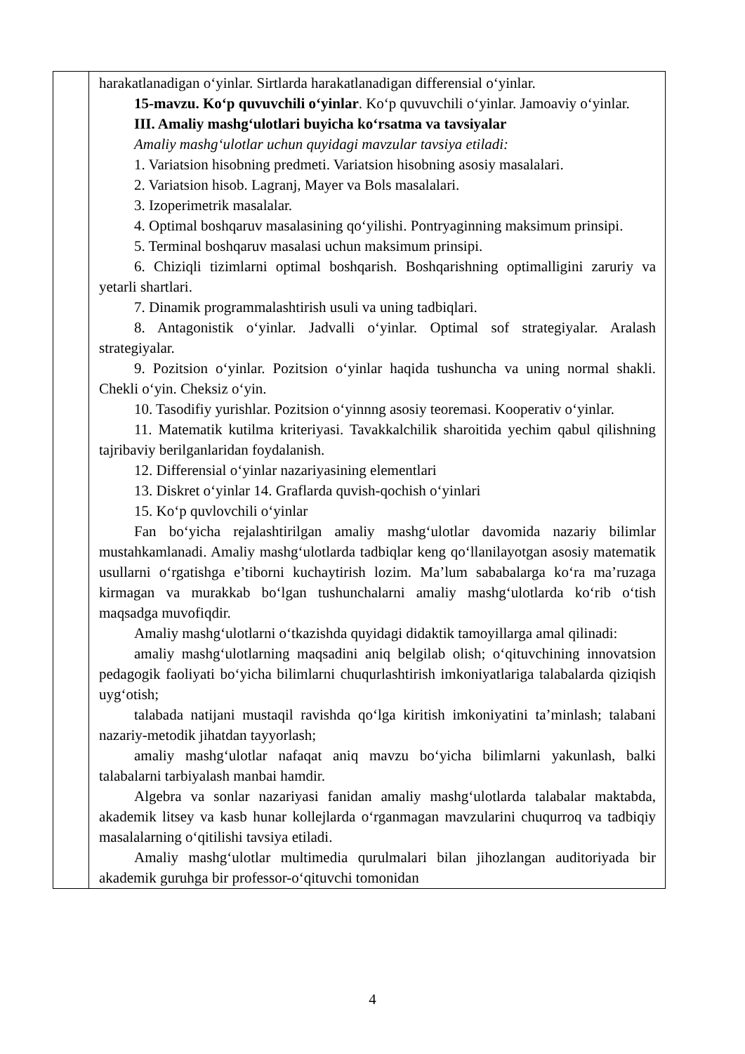| | harakatlanadigan o‘yinlar. Sirtlarda harakatlanadigan differensial o‘yinlar. 15-mavzu. Ko‘p quvuvchili o‘yinlar . Ko‘p quvuvchili o‘yinlar. Jamoaviy o‘yinlar. III. Amaliy mashg‘ulotlari buyicha ko‘rsatma va tavsiyalar Amaliy mashg‘ulotlar uchun quyidagi mavzular tavsiya etiladi: 1. Variatsion hisobning predmeti. Variatsion hisobning asosiy masalalari. 2. Variatsion hisob. Lagranj, Mayer va Bols masalalari. 3. Izoperimetrik masalalar. 4. Optimal boshqaruv masalasining qo‘yilishi. Pontryaginning maksimum prinsipi. 5. Terminal boshqaruv masalasi uchun maksimum prinsipi. 6. Chiziqli tizimlarni optimal boshqarish. Boshqarishning optimalligini zaruriy va yetarli shartlari. 7. Dinamik programmalashtirish usuli va uning tadbiqlari. 8. Antagonistik o‘yinlar. Jadvalli o‘yinlar. Optimal sof strategiyalar. Aralash strategiyalar. 9. Pozitsion o‘yinlar. Pozitsion o‘yinlar haqida tushuncha va uning normal shakli. Chekli o‘yin. Cheksiz o‘yin. 10. Tasodifiy yurishlar. Pozitsion o‘yinnng asosiy teoremasi. Kooperativ o‘yinlar. 11. Matematik kutilma kriteriyasi. Tavakkalchilik sharoitida yechim qabul qilishning tajribaviy berilganlaridan foydalanish. 12. Differensial o‘yinlar nazariyasining elementlari 13. Diskret o‘yinlar 14. Graflarda quvish-qochish o‘yinlari 15. Ko‘p quvlovchili o‘yinlar Fan bo‘yicha rejalashtirilgan amaliy mashg‘ulotlar davomida nazariy bilimlar mustahkamlanadi. Amaliy mashg‘ulotlarda tadbiqlar keng qo‘llanilayotgan asosiy matematik usullarni o‘rgatishga e’tiborni kuchaytirish lozim. Ma’lum sababalarga ko‘ra ma’ruzaga kirmagan va murakkab bo‘lgan tushunchalarni amaliy mashg‘ulotlarda ko‘rib o‘tish maqsadga muvofiqdir. Amaliy mashg‘ulotlarni o‘tkazishda quyidagi didaktik tamoyillarga amal qilinadi: amaliy mashg‘ulotlarning maqsadini aniq belgilab olish; o‘qituvchining innovatsion pedagogik faoliyati bo‘yicha bilimlarni chuqurlashtirish imkoniyatlariga talabalarda qiziqish uyg‘otish; talabada natijani mustaqil ravishda qo‘lga kiritish imkoniyatini ta’minlash; talabani nazariy-metodik jihatdan tayyorlash; amaliy mashg‘ulotlar nafaqat aniq mavzu bo‘yicha bilimlarni yakunlash, balki talabalarni tarbiyalash manbai hamdir. Algebra va sonlar nazariyasi fanidan amaliy mashg‘ulotlarda talabalar maktabda, akademik litsey va kasb hunar kollejlarda o‘rganmagan mavzularini chuqurroq va tadbiqiy masalalarning o‘qitilishi tavsiya etiladi. Amaliy mashg‘ulotlar multimedia qurulmalari bilan jihozlangan auditoriyada bir akademik guruhga bir professor-o‘qituvchi tomonidan |
4